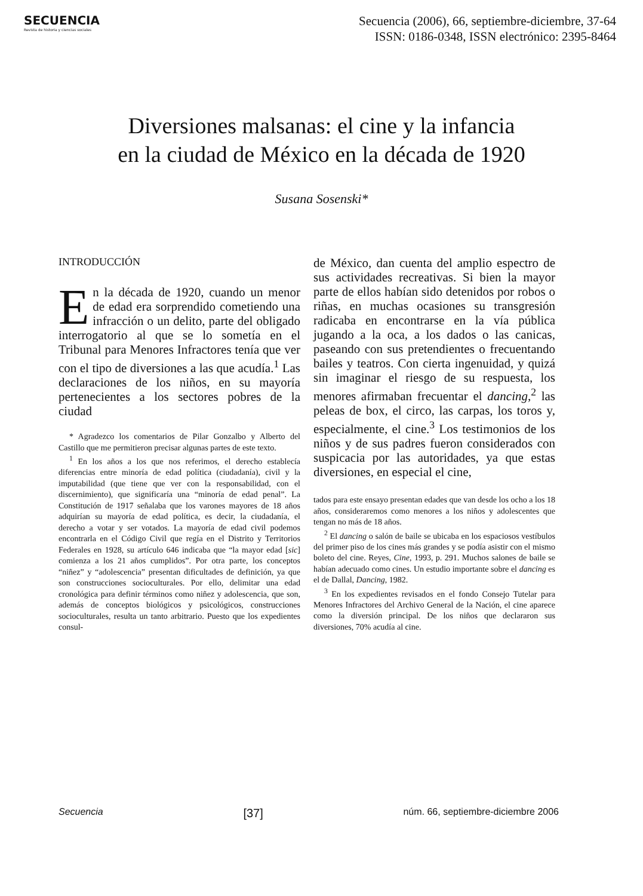SECUENCIA
Revista de historia y ciencias sociales
Secuencia (2006), 66, septiembre-diciembre, 37-64
ISSN: 0186-0348, ISSN electrónico: 2395-8464
Diversiones malsanas: el cine y la infancia
en la ciudad de México en la década de 1920
Susana Sosenski*
INTRODUCCIÓN
En la década de 1920, cuando un menor de edad era sorprendido cometiendo una infracción o un delito, parte del obligado interrogatorio al que se lo sometía en el Tribunal para Menores Infractores tenía que ver con el tipo de diversiones a las que acudía.<sup>1</sup> Las declaraciones de los niños, en su mayoría pertenecientes a los sectores pobres de la ciudad
* Agradezco los comentarios de Pilar Gonzalbo y Alberto del Castillo que me permitieron precisar algunas partes de este texto.
<sup>1</sup> En los años a los que nos referimos, el derecho establecía diferencias entre minoría de edad política (ciudadanía), civil y la imputabilidad (que tiene que ver con la responsabilidad, con el discernimiento), que significaría una “minoría de edad penal”. La Constitución de 1917 señalaba que los varones mayores de 18 años adquirían su mayoría de edad política, es decir, la ciudadanía, el derecho a votar y ser votados. La mayoría de edad civil podemos encontrarla en el Código Civil que regía en el Distrito y Territorios Federales en 1928, su artículo 646 indicaba que “la mayor edad [sic] comienza a los 21 años cumplidos”. Por otra parte, los conceptos “niñez” y “adolescencia” presentan dificultades de definición, ya que son construcciones socioculturales. Por ello, delimitar una edad cronológica para definir términos como niñez y adolescencia, que son, además de conceptos biológicos y psicológicos, construcciones socioculturales, resulta un tanto arbitrario. Puesto que los expedientes consul-
de México, dan cuenta del amplio espectro de sus actividades recreativas. Si bien la mayor parte de ellos habían sido detenidos por robos o riñas, en muchas ocasiones su transgresión radicaba en encontrarse en la vía pública jugando a la oca, a los dados o las canicas, paseando con sus pretendientes o frecuentando bailes y teatros. Con cierta ingenuidad, y quizá sin imaginar el riesgo de su respuesta, los menores afirmaban frecuentar el dancing,<sup>2</sup> las peleas de box, el circo, las carpas, los toros y, especialmente, el cine.<sup>3</sup> Los testimonios de los niños y de sus padres fueron considerados con suspicacia por las autoridades, ya que estas diversiones, en especial el cine,
tados para este ensayo presentan edades que van desde los ocho a los 18 años, consideraremos como menores a los niños y adolescentes que tengan no más de 18 años.
<sup>2</sup> El dancing o salón de baile se ubicaba en los espaciosos vestíbulos del primer piso de los cines más grandes y se podía asistir con el mismo boleto del cine. Reyes, Cine, 1993, p. 291. Muchos salones de baile se habían adecuado como cines. Un estudio importante sobre el dancing es el de Dallal, Dancing, 1982.
<sup>3</sup> En los expedientes revisados en el fondo Consejo Tutelar para Menores Infractores del Archivo General de la Nación, el cine aparece como la diversión principal. De los niños que declararon sus diversiones, 70% acudía al cine.
Secuencia [37] núm. 66, septiembre-diciembre 2006